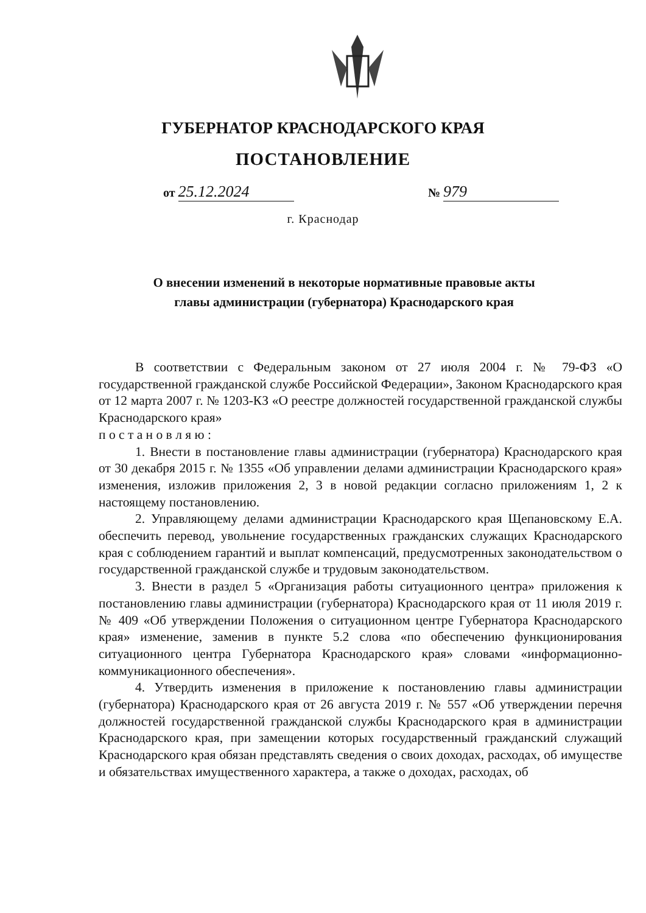ГУБЕРНАТОР КРАСНОДАРСКОГО КРАЯ
ПОСТАНОВЛЕНИЕ
от 25.12.2024
№ 979
г. Краснодар
О внесении изменений в некоторые нормативные правовые акты главы администрации (губернатора) Краснодарского края
В соответствии с Федеральным законом от 27 июля 2004 г. № 79-ФЗ «О государственной гражданской службе Российской Федерации», Законом Краснодарского края от 12 марта 2007 г. № 1203-КЗ «О реестре должностей государственной гражданской службы Краснодарского края»
п о с т а н о в л я ю :
1. Внести в постановление главы администрации (губернатора) Краснодарского края от 30 декабря 2015 г. № 1355 «Об управлении делами администрации Краснодарского края» изменения, изложив приложения 2, 3 в новой редакции согласно приложениям 1, 2 к настоящему постановлению.
2. Управляющему делами администрации Краснодарского края Щепановскому Е.А. обеспечить перевод, увольнение государственных гражданских служащих Краснодарского края с соблюдением гарантий и выплат компенсаций, предусмотренных законодательством о государственной гражданской службе и трудовым законодательством.
3. Внести в раздел 5 «Организация работы ситуационного центра» приложения к постановлению главы администрации (губернатора) Краснодарского края от 11 июля 2019 г. № 409 «Об утверждении Положения о ситуационном центре Губернатора Краснодарского края» изменение, заменив в пункте 5.2 слова «по обеспечению функционирования ситуационного центра Губернатора Краснодарского края» словами «информационно-коммуникационного обеспечения».
4. Утвердить изменения в приложение к постановлению главы администрации (губернатора) Краснодарского края от 26 августа 2019 г. № 557 «Об утверждении перечня должностей государственной гражданской службы Краснодарского края в администрации Краснодарского края, при замещении которых государственный гражданский служащий Краснодарского края обязан представлять сведения о своих доходах, расходах, об имуществе и обязательствах имущественного характера, а также о доходах, расходах, об